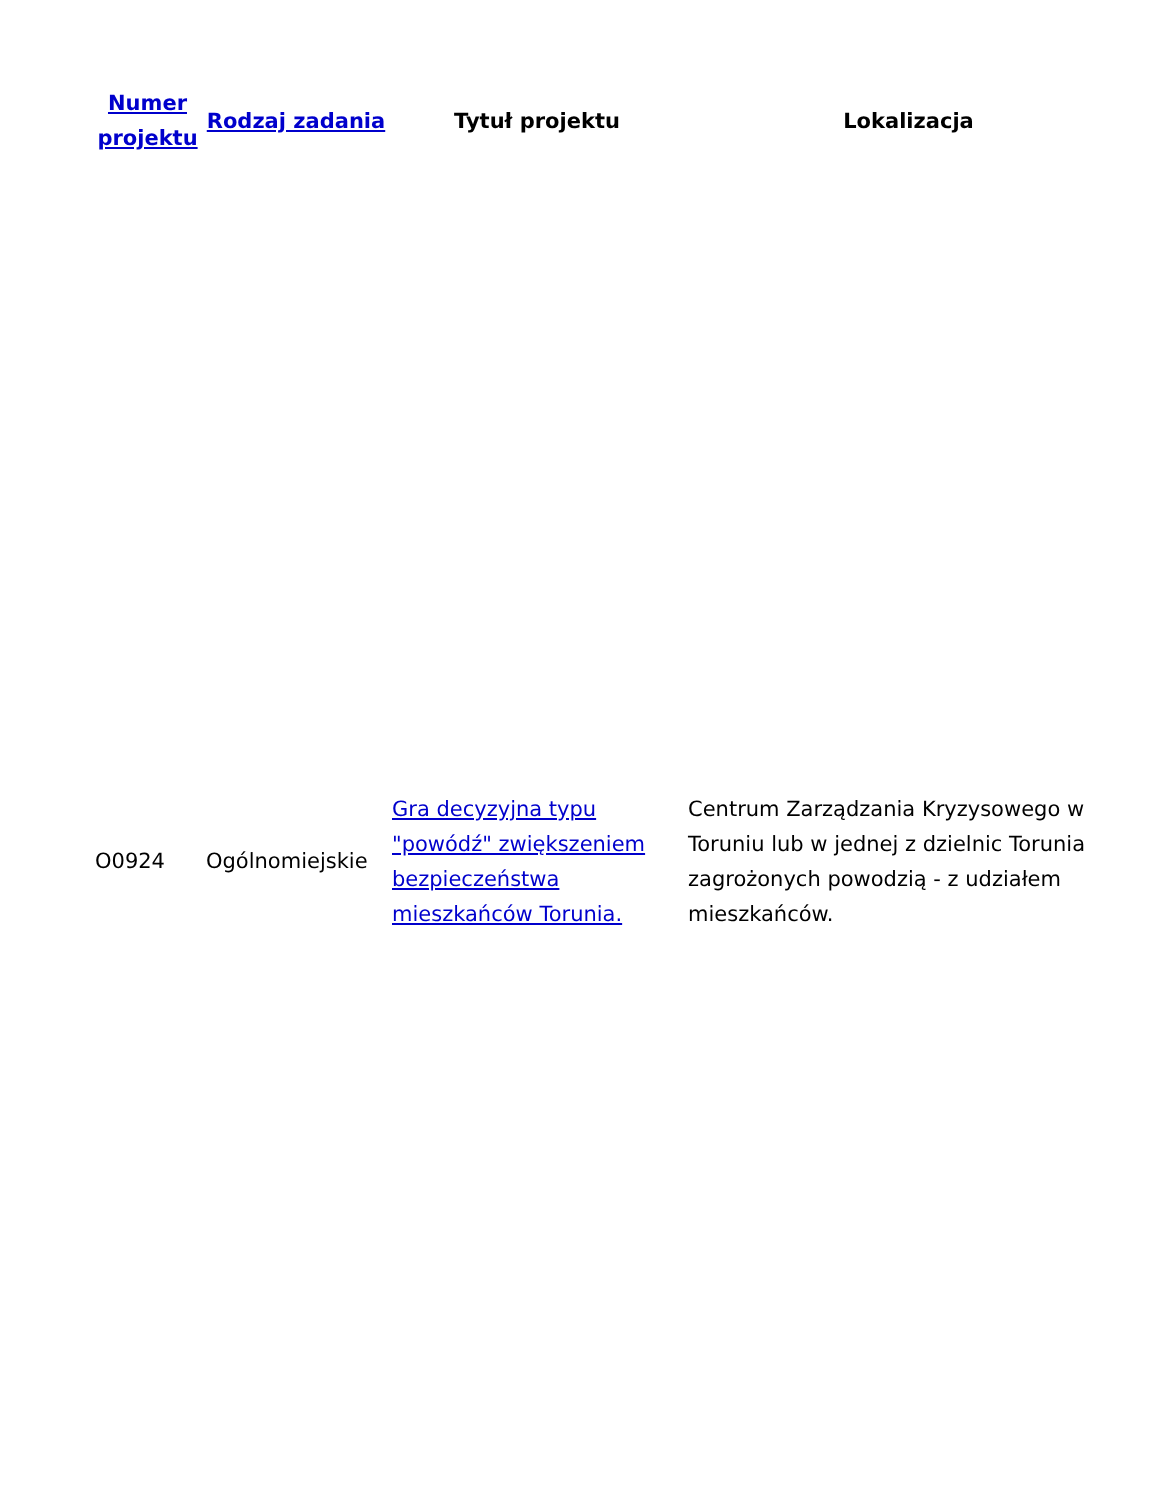| Numer projektu | Rodzaj zadania | Tytuł projektu | Lokalizacja |
| --- | --- | --- | --- |
| O0924 | Ogólnomiejskie | Gra decyzyjna typu "powódź" zwiększeniem bezpieczeństwa mieszkańców Torunia. | Centrum Zarządzania Kryzysowego w Toruniu lub w jednej z dzielnic Torunia zagrożonych powodzią - z udziałem mieszkańców. |